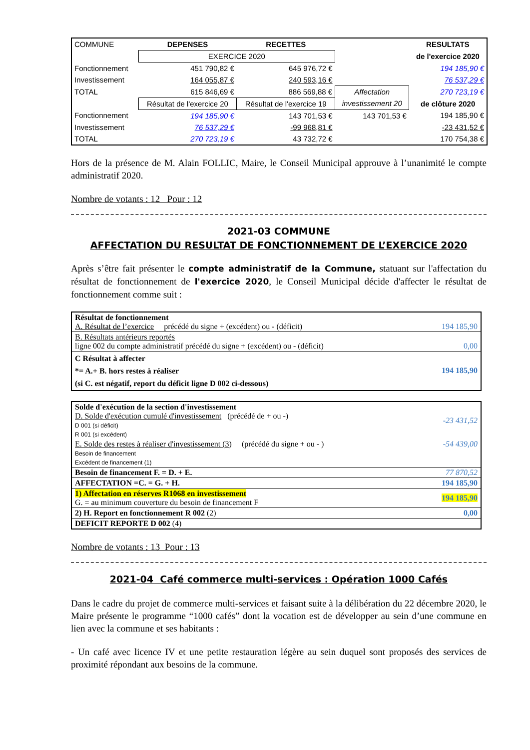| COMMUNE | DEPENSES | RECETTES | | RESULTATS |
| | EXERCICE 2020 | | | de l'exercice 2020 |
| Fonctionnement | 451 790,82 € | 645 976,72 € | | 194 185,90 € |
| Investissement | 164 055,87 € | 240 593,16 € | | 76 537,29 € |
| TOTAL | 615 846,69 € | 886 569,88 € | Affectation | 270 723,19 € |
| | Résultat de l'exercice 20 | Résultat de l'exercice 19 | investissement 20 | de clôture 2020 |
| Fonctionnement | 194 185,90 € | 143 701,53 € | 143 701,53 € | 194 185,90 € |
| Investissement | 76 537,29 € | -99 968,81 € | | -23 431,52 € |
| TOTAL | 270 723,19 € | 43 732,72 € | | 170 754,38 € |
Hors de la présence de M. Alain FOLLIC, Maire, le Conseil Municipal approuve à l’unanimité le compte administratif 2020.
Nombre de votants : 12 Pour : 12
2021-03 COMMUNE
AFFECTATION DU RESULTAT DE FONCTIONNEMENT DE L’EXERCICE 2020
Après s’être fait présenter le compte administratif de la Commune, statuant sur l'affectation du résultat de fonctionnement de l'exercice 2020, le Conseil Municipal décide d'affecter le résultat de fonctionnement comme suit :
| Résultat de fonctionnement A. Résultat de l’exercice précédé du signe + (excédent) ou - (déficit) | 194 185,90 |
| B. Résultats antérieurs reportés ligne 002 du compte administratif précédé du signe + (excédent) ou - (déficit) | 0,00 |
| C Résultat à affecter *= A.+ B. hors restes à réaliser (si C. est négatif, report du déficit ligne D 002 ci-dessous) | 194 185,90 |
| Solde d'exécution de la section d'investissement D. Solde d'exécution cumulé d'investissement (précédé de + ou -) D 001 (si déficit) R 001 (si excédent) | -23 431,52 |
| E. Solde des restes à réaliser d'investissement (3) (précédé du signe + ou - ) Besoin de financement Excédent de financement (1) | -54 439,00 |
| Besoin de financement F. = D. + E. | 77 870,52 |
| AFFECTATION =C. = G. + H. | 194 185,90 |
| 1) Affectation en réserves R1068 en investissement G. = au minimum couverture du besoin de financement F | 194 185,90 |
| 2) H. Report en fonctionnement R 002 (2) | 0,00 |
| DEFICIT REPORTE D 002 (4) | |
Nombre de votants : 13 Pour : 13
2021-04 Café commerce multi-services : Opération 1000 Cafés
Dans le cadre du projet de commerce multi-services et faisant suite à la délibération du 22 décembre 2020, le Maire présente le programme “1000 cafés” dont la vocation est de développer au sein d’une commune en lien avec la commune et ses habitants :
- Un café avec licence IV et une petite restauration légère au sein duquel sont proposés des services de proximité répondant aux besoins de la commune.